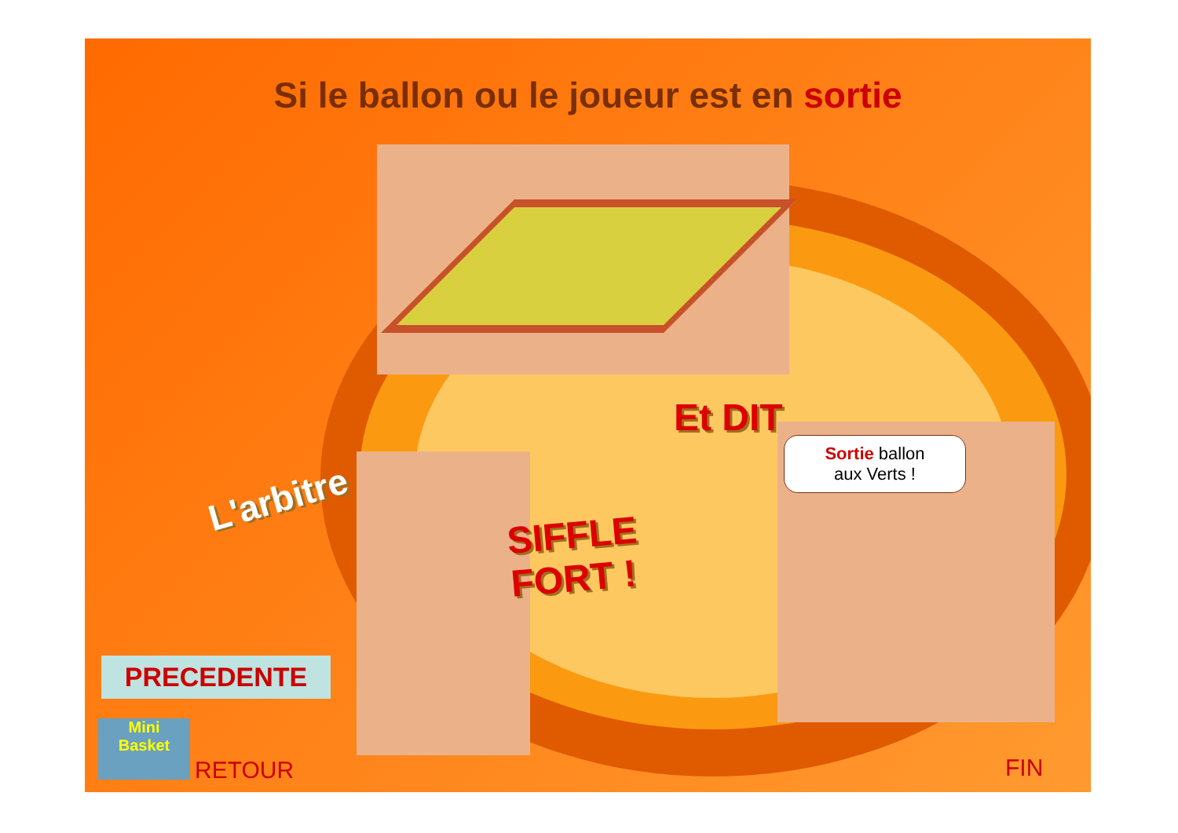Si le ballon ou le joueur est en sortie
L'arbitre
Et DIT...
SIFFLE
FORT !
Sortie ballon
aux Verts !
PRECEDENTE
Mini
Basket
RETOUR FIN